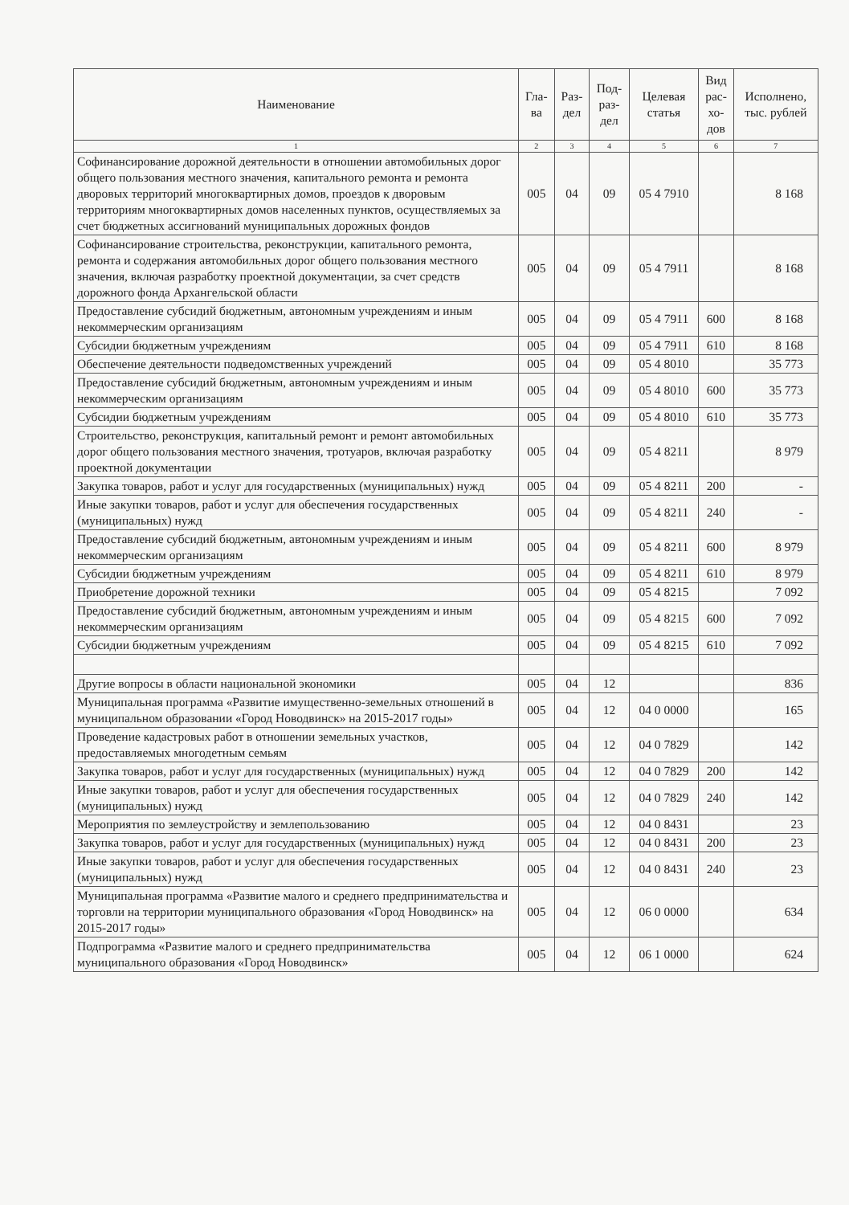| Наименование | Гла- ва | Раз- дел | Под- раз- дел | Целевая статья | Вид рас- хо- дов | Исполнено, тыс. рублей |
| --- | --- | --- | --- | --- | --- | --- |
| 1 | 2 | 3 | 4 | 5 | 6 | 7 |
| Софинансирование дорожной деятельности в отношении автомобильных дорог общего пользования местного значения, капитального ремонта и ремонта дворовых территорий многоквартирных домов, проездов к дворовым территориям многоквартирных домов населенных пунктов, осуществляемых за счет бюджетных ассигнований муниципальных дорожных фондов | 005 | 04 | 09 | 05 4 7910 | | 8 168 |
| Софинансирование строительства, реконструкции, капитального ремонта, ремонта и содержания автомобильных дорог общего пользования местного значения, включая разработку проектной документации, за счет средств дорожного фонда Архангельской области | 005 | 04 | 09 | 05 4 7911 | | 8 168 |
| Предоставление субсидий бюджетным, автономным учреждениям и иным некоммерческим организациям | 005 | 04 | 09 | 05 4 7911 | 600 | 8 168 |
| Субсидии бюджетным учреждениям | 005 | 04 | 09 | 05 4 7911 | 610 | 8 168 |
| Обеспечение деятельности подведомственных учреждений | 005 | 04 | 09 | 05 4 8010 | | 35 773 |
| Предоставление субсидий бюджетным, автономным учреждениям и иным некоммерческим организациям | 005 | 04 | 09 | 05 4 8010 | 600 | 35 773 |
| Субсидии бюджетным учреждениям | 005 | 04 | 09 | 05 4 8010 | 610 | 35 773 |
| Строительство, реконструкция, капитальный ремонт и ремонт автомобильных дорог общего пользования местного значения, тротуаров, включая разработку проектной документации | 005 | 04 | 09 | 05 4 8211 | | 8 979 |
| Закупка товаров, работ и услуг для государственных (муниципальных) нужд | 005 | 04 | 09 | 05 4 8211 | 200 | - |
| Иные закупки товаров, работ и услуг для обеспечения государственных (муниципальных) нужд | 005 | 04 | 09 | 05 4 8211 | 240 | - |
| Предоставление субсидий бюджетным, автономным учреждениям и иным некоммерческим организациям | 005 | 04 | 09 | 05 4 8211 | 600 | 8 979 |
| Субсидии бюджетным учреждениям | 005 | 04 | 09 | 05 4 8211 | 610 | 8 979 |
| Приобретение дорожной техники | 005 | 04 | 09 | 05 4 8215 | | 7 092 |
| Предоставление субсидий бюджетным, автономным учреждениям и иным некоммерческим организациям | 005 | 04 | 09 | 05 4 8215 | 600 | 7 092 |
| Субсидии бюджетным учреждениям | 005 | 04 | 09 | 05 4 8215 | 610 | 7 092 |
| Другие вопросы в области национальной экономики | 005 | 04 | 12 | | | 836 |
| Муниципальная программа «Развитие имущественно-земельных отношений в муниципальном образовании «Город Новодвинск» на 2015-2017 годы» | 005 | 04 | 12 | 04 0 0000 | | 165 |
| Проведение кадастровых работ в отношении земельных участков, предоставляемых многодетным семьям | 005 | 04 | 12 | 04 0 7829 | | 142 |
| Закупка товаров, работ и услуг для государственных (муниципальных) нужд | 005 | 04 | 12 | 04 0 7829 | 200 | 142 |
| Иные закупки товаров, работ и услуг для обеспечения государственных (муниципальных) нужд | 005 | 04 | 12 | 04 0 7829 | 240 | 142 |
| Мероприятия по землеустройству и землепользованию | 005 | 04 | 12 | 04 0 8431 | | 23 |
| Закупка товаров, работ и услуг для государственных (муниципальных) нужд | 005 | 04 | 12 | 04 0 8431 | 200 | 23 |
| Иные закупки товаров, работ и услуг для обеспечения государственных (муниципальных) нужд | 005 | 04 | 12 | 04 0 8431 | 240 | 23 |
| Муниципальная программа «Развитие малого и среднего предпринимательства и торговли на территории муниципального образования «Город Новодвинск» на 2015-2017 годы» | 005 | 04 | 12 | 06 0 0000 | | 634 |
| Подпрограмма «Развитие малого и среднего предпринимательства муниципального образования «Город Новодвинск» | 005 | 04 | 12 | 06 1 0000 | | 624 |